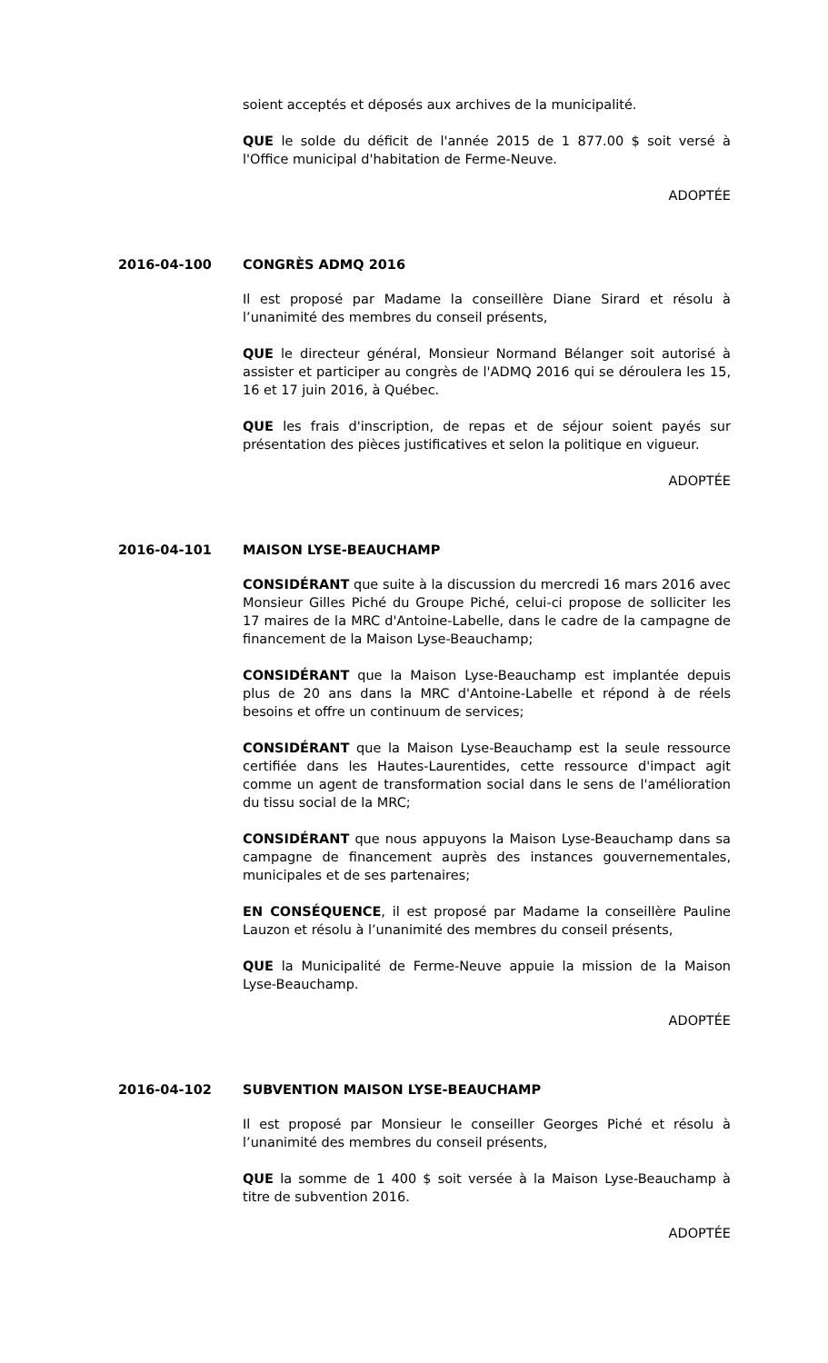soient acceptés et déposés aux archives de la municipalité.
QUE le solde du déficit de l'année 2015 de 1 877.00 $ soit versé à l'Office municipal d'habitation de Ferme-Neuve.
ADOPTÉE
2016-04-100 CONGRÈS ADMQ 2016
Il est proposé par Madame la conseillère Diane Sirard et résolu à l’unanimité des membres du conseil présents,
QUE le directeur général, Monsieur Normand Bélanger soit autorisé à assister et participer au congrès de l'ADMQ 2016 qui se déroulera les 15, 16 et 17 juin 2016, à Québec.
QUE les frais d'inscription, de repas et de séjour soient payés sur présentation des pièces justificatives et selon la politique en vigueur.
ADOPTÉE
2016-04-101 MAISON LYSE-BEAUCHAMP
CONSIDÉRANT que suite à la discussion du mercredi 16 mars 2016 avec Monsieur Gilles Piché du Groupe Piché, celui-ci propose de solliciter les 17 maires de la MRC d'Antoine-Labelle, dans le cadre de la campagne de financement de la Maison Lyse-Beauchamp;
CONSIDÉRANT que la Maison Lyse-Beauchamp est implantée depuis plus de 20 ans dans la MRC d'Antoine-Labelle et répond à de réels besoins et offre un continuum de services;
CONSIDÉRANT que la Maison Lyse-Beauchamp est la seule ressource certifiée dans les Hautes-Laurentides, cette ressource d'impact agit comme un agent de transformation social dans le sens de l'amélioration du tissu social de la MRC;
CONSIDÉRANT que nous appuyons la Maison Lyse-Beauchamp dans sa campagne de financement auprès des instances gouvernementales, municipales et de ses partenaires;
EN CONSÉQUENCE, il est proposé par Madame la conseillère Pauline Lauzon et résolu à l’unanimité des membres du conseil présents,
QUE la Municipalité de Ferme-Neuve appuie la mission de la Maison Lyse-Beauchamp.
ADOPTÉE
2016-04-102 SUBVENTION MAISON LYSE-BEAUCHAMP
Il est proposé par Monsieur le conseiller Georges Piché et résolu à l’unanimité des membres du conseil présents,
QUE la somme de 1 400 $ soit versée à la Maison Lyse-Beauchamp à titre de subvention 2016.
ADOPTÉE